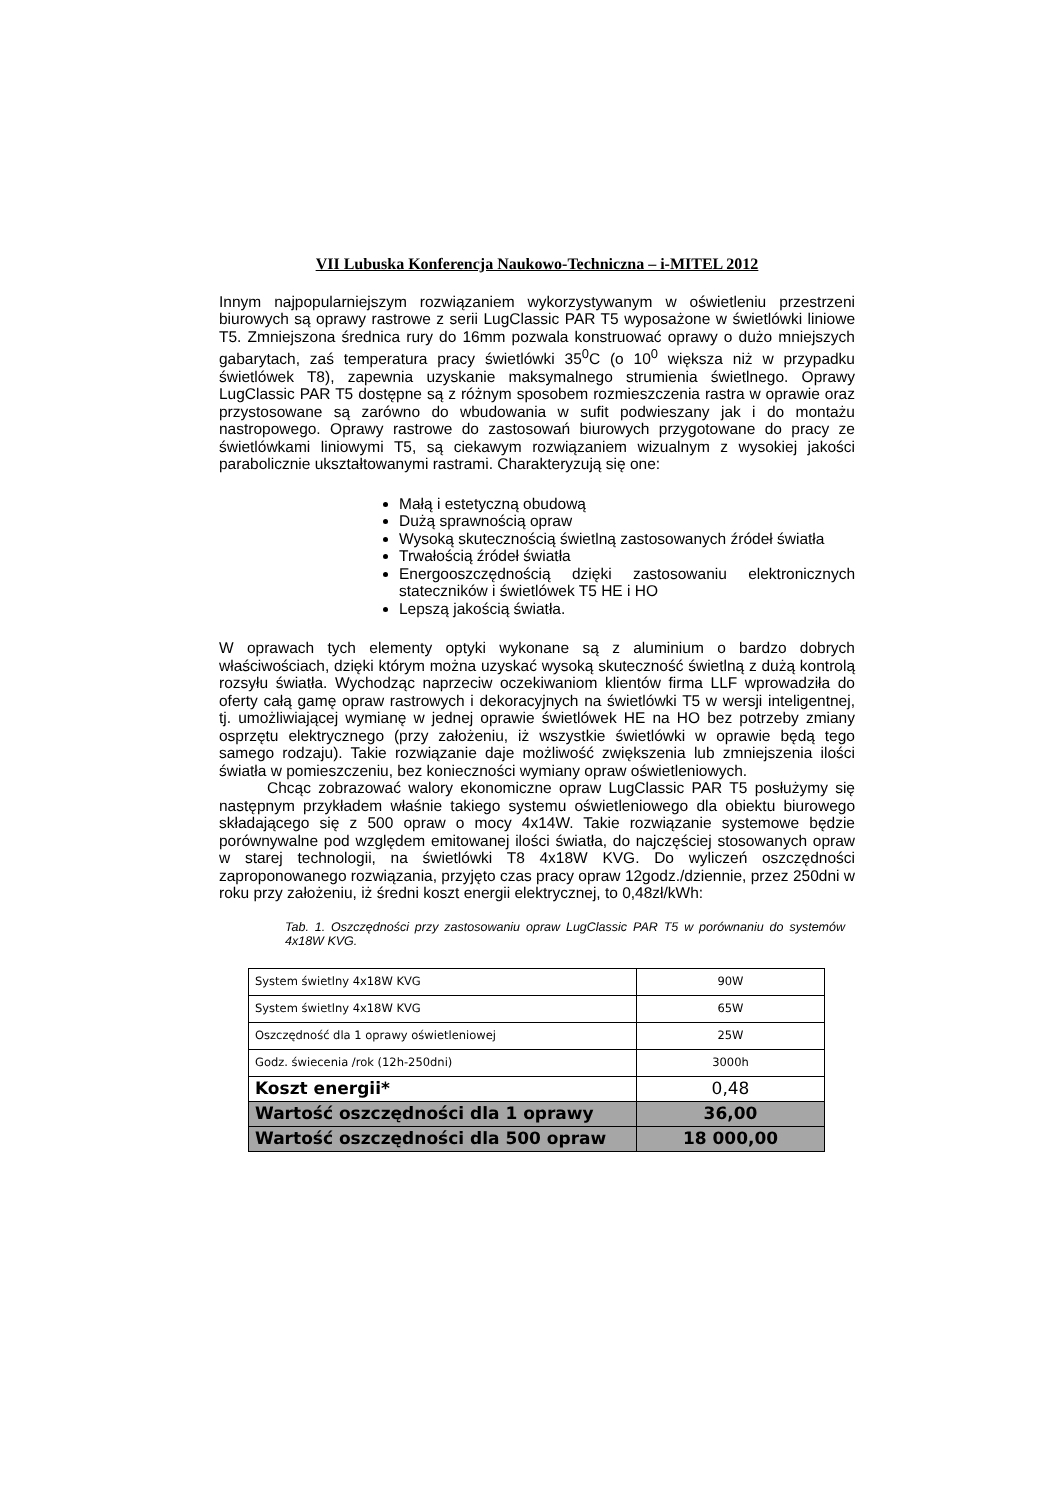VII Lubuska Konferencja Naukowo-Techniczna – i-MITEL 2012
Innym najpopularniejszym rozwiązaniem wykorzystywanym w oświetleniu przestrzeni biurowych są oprawy rastrowe z serii LugClassic PAR T5 wyposażone w świetlówki liniowe T5. Zmniejszona średnica rury do 16mm pozwala konstruować oprawy o dużo mniejszych gabarytach, zaś temperatura pracy świetlówki 35<sup>0</sup>C (o 10<sup>0</sup> większa niż w przypadku świetlówek T8), zapewnia uzyskanie maksymalnego strumienia świetlnego. Oprawy LugClassic PAR T5 dostępne są z różnym sposobem rozmieszczenia rastra w oprawie oraz przystosowane są zarówno do wbudowania w sufit podwieszany jak i do montażu nastropowego. Oprawy rastrowe do zastosowań biurowych przygotowane do pracy ze świetlówkami liniowymi T5, są ciekawym rozwiązaniem wizualnym z wysokiej jakości parabolicznie ukształtowanymi rastrami. Charakteryzują się one:
Małą i estetyczną obudową
Dużą sprawnością opraw
Wysoką skutecznością świetlną zastosowanych źródeł światła
Trwałością źródeł światła
Energooszczędnością dzięki zastosowaniu elektronicznych stateczników i świetlówek T5 HE i HO
Lepszą jakością światła.
W oprawach tych elementy optyki wykonane są z aluminium o bardzo dobrych właściwościach, dzięki którym można uzyskać wysoką skuteczność świetlną z dużą kontrolą rozsyłu światła. Wychodząc naprzeciw oczekiwaniom klientów firma LLF wprowadziła do oferty całą gamę opraw rastrowych i dekoracyjnych na świetlówki T5 w wersji inteligentnej, tj. umożliwiającej wymianę w jednej oprawie świetlówek HE na HO bez potrzeby zmiany osprzętu elektrycznego (przy założeniu, iż wszystkie świetlówki w oprawie będą tego samego rodzaju). Takie rozwiązanie daje możliwość zwiększenia lub zmniejszenia ilości światła w pomieszczeniu, bez konieczności wymiany opraw oświetleniowych.
Chcąc zobrazować walory ekonomiczne opraw LugClassic PAR T5 posłużymy się następnym przykładem właśnie takiego systemu oświetleniowego dla obiektu biurowego składającego się z 500 opraw o mocy 4x14W. Takie rozwiązanie systemowe będzie porównywalne pod względem emitowanej ilości światła, do najczęściej stosowanych opraw w starej technologii, na świetlówki T8 4x18W KVG. Do wyliczeń oszczędności zaproponowanego rozwiązania, przyjęto czas pracy opraw 12godz./dziennie, przez 250dni w roku przy założeniu, iż średni koszt energii elektrycznej, to 0,48zł/kWh:
Tab. 1. Oszczędności przy zastosowaniu opraw LugClassic PAR T5 w porównaniu do systemów 4x18W KVG.
| System świetlny 4x18W KVG | 90W |
| System świetlny 4x18W KVG | 65W |
| Oszczędność dla 1 oprawy oświetleniowej | 25W |
| Godz. świecenia /rok (12h-250dni) | 3000h |
| Koszt energii* | 0,48 |
| Wartość oszczędności dla 1 oprawy | 36,00 |
| Wartość oszczędności dla 500 opraw | 18 000,00 |